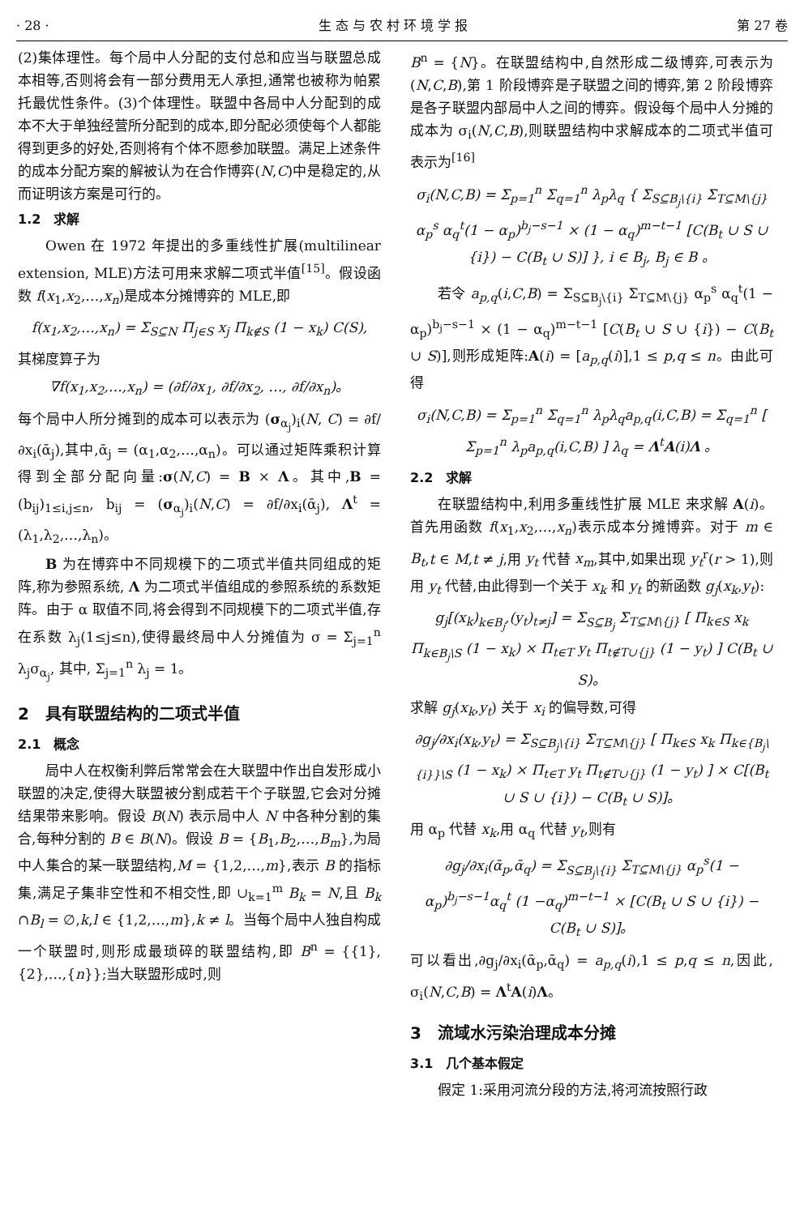· 28 · 生 态 与 农 村 环 境 学 报 第 27 卷
(2)集体理性。每个局中人分配的支付总和应当与联盟总成本相等,否则将会有一部分费用无人承担,通常也被称为帕累托最优性条件。(3)个体理性。联盟中各局中人分配到的成本不大于单独经营所分配到的成本,即分配必须使每个人都能得到更多的好处,否则将有个体不愿参加联盟。满足上述条件的成本分配方案的解被认为在合作博弈(N,C)中是稳定的,从而证明该方案是可行的。
1.2　求解
Owen 在 1972 年提出的多重线性扩展(multilinear extension, MLE)方法可用来求解二项式半值<sup>[15]</sup>。假设函数 f(x<sub>1</sub>,x<sub>2</sub>,…,x<sub>n</sub>)是成本分摊博弈的 MLE,即
f(x<sub>1</sub>,x<sub>2</sub>,…,x<sub>n</sub>) = Σ<sub>S⊆N</sub> Π<sub>j∈S</sub> x<sub>j</sub> Π<sub>k∉S</sub> (1 − x<sub>k</sub>) C(S),
其梯度算子为
∇f(x<sub>1</sub>,x<sub>2</sub>,…,x<sub>n</sub>) = (∂f/∂x<sub>1</sub>, ∂f/∂x<sub>2</sub>, …, ∂f/∂x<sub>n</sub>)。
每个局中人所分摊到的成本可以表示为 (σ<sub>α<sub>j</sub></sub>)<sub>i</sub>(N, C) = ∂f/∂x<sub>i</sub>(ᾱ<sub>j</sub>),其中,ᾱ<sub>j</sub> = (α<sub>1</sub>,α<sub>2</sub>,…,α<sub>n</sub>)。可以通过矩阵乘积计算得到全部分配向量:σ(N,C) = B × Λ。其中,B = (b<sub>ij</sub>)<sub>1≤i,j≤n</sub>, b<sub>ij</sub> = (σ<sub>α<sub>j</sub></sub>)<sub>i</sub>(N,C) = ∂f/∂x<sub>i</sub>(ᾱ<sub>j</sub>), Λ<sup>t</sup> = (λ<sub>1</sub>,λ<sub>2</sub>,…,λ<sub>n</sub>)。
B 为在博弈中不同规模下的二项式半值共同组成的矩阵,称为参照系统, Λ 为二项式半值组成的参照系统的系数矩阵。由于 α 取值不同,将会得到不同规模下的二项式半值,存在系数 λ<sub>j</sub>(1≤j≤n),使得最终局中人分摊值为 σ = Σ<sub>j=1</sub><sup>n</sup> λ<sub>j</sub>σ<sub>α<sub>j</sub></sub>, 其中, Σ<sub>j=1</sub><sup>n</sup> λ<sub>j</sub> = 1。
2　具有联盟结构的二项式半值
2.1　概念
局中人在权衡利弊后常常会在大联盟中作出自发形成小联盟的决定,使得大联盟被分割成若干个子联盟,它会对分摊结果带来影响。假设 B(N) 表示局中人 N 中各种分割的集合,每种分割的 B ∈ B(N)。假设 B = {B<sub>1</sub>,B<sub>2</sub>,…,B<sub>m</sub>},为局中人集合的某一联盟结构,M = {1,2,…,m},表示 B 的指标集,满足子集非空性和不相交性,即 ∪<sub>k=1</sub><sup>m</sup> B<sub>k</sub> = N,且 B<sub>k</sub> ∩B<sub>l</sub> = ∅,k,l ∈ {1,2,…,m},k ≠ l。当每个局中人独自构成一个联盟时,则形成最琐碎的联盟结构,即 B<sup>n</sup> = {{1},{2},…,{n}};当大联盟形成时,则
B<sup>n</sup> = {N}。在联盟结构中,自然形成二级博弈,可表示为(N,C,B),第 1 阶段博弈是子联盟之间的博弈,第 2 阶段博弈是各子联盟内部局中人之间的博弈。假设每个局中人分摊的成本为 σ<sub>i</sub>(N,C,B),则联盟结构中求解成本的二项式半值可表示为<sup>[16]</sup>
σ<sub>i</sub>(N,C,B) = Σ<sub>p=1</sub><sup>n</sup> Σ<sub>q=1</sub><sup>n</sup> λ<sub>p</sub>λ<sub>q</sub> { Σ<sub>S⊆B<sub>j</sub>\{i}</sub> Σ<sub>T⊆M\{j}</sub> α<sub>p</sub><sup>s</sup> α<sub>q</sub><sup>t</sup>(1 − α<sub>p</sub>)<sup>b<sub>j</sub>−s−1</sup> × (1 − α<sub>q</sub>)<sup>m−t−1</sup> [C(B<sub>t</sub> ∪ S ∪ {i}) − C(B<sub>t</sub> ∪ S)] }, i ∈ B<sub>j</sub>, B<sub>j</sub> ∈ B 。
若令 a<sub>p,q</sub>(i,C,B) = Σ<sub>S⊆B<sub>j</sub>\{i}</sub> Σ<sub>T⊆M\{j}</sub> α<sub>p</sub><sup>s</sup> α<sub>q</sub><sup>t</sup>(1 − α<sub>p</sub>)<sup>b<sub>j</sub>−s−1</sup> × (1 − α<sub>q</sub>)<sup>m−t−1</sup> [C(B<sub>t</sub> ∪ S ∪ {i}) − C(B<sub>t</sub> ∪ S)],则形成矩阵:A(i) = [a<sub>p,q</sub>(i)],1 ≤ p,q ≤ n。由此可得
σ<sub>i</sub>(N,C,B) = Σ<sub>p=1</sub><sup>n</sup> Σ<sub>q=1</sub><sup>n</sup> λ<sub>p</sub>λ<sub>q</sub>a<sub>p,q</sub>(i,C,B) = Σ<sub>q=1</sub><sup>n</sup> [ Σ<sub>p=1</sub><sup>n</sup> λ<sub>p</sub>a<sub>p,q</sub>(i,C,B) ] λ<sub>q</sub> = Λ<sup>t</sup>A(i)Λ 。
2.2　求解
在联盟结构中,利用多重线性扩展 MLE 来求解 A(i)。首先用函数 f(x<sub>1</sub>,x<sub>2</sub>,…,x<sub>n</sub>)表示成本分摊博弈。对于 m ∈ B<sub>t</sub>,t ∈ M,t ≠ j,用 y<sub>t</sub> 代替 x<sub>m</sub>,其中,如果出现 y<sub>t</sub><sup>r</sup>(r > 1),则用 y<sub>t</sub> 代替,由此得到一个关于 x<sub>k</sub> 和 y<sub>t</sub> 的新函数 g<sub>j</sub>(x<sub>k</sub>,y<sub>t</sub>):
g<sub>j</sub>[(x<sub>k</sub>)<sub>k∈B<sub>j</sub></sub>,(y<sub>t</sub>)<sub>t≠j</sub>] = Σ<sub>S⊆B<sub>j</sub></sub> Σ<sub>T⊆M\{j}</sub> [ Π<sub>k∈S</sub> x<sub>k</sub> Π<sub>k∈B<sub>j</sub>\S</sub> (1 − x<sub>k</sub>) × Π<sub>t∈T</sub> y<sub>t</sub> Π<sub>t∉T∪{j}</sub> (1 − y<sub>t</sub>) ] C(B<sub>t</sub> ∪ S)。
求解 g<sub>j</sub>(x<sub>k</sub>,y<sub>t</sub>) 关于 x<sub>i</sub> 的偏导数,可得
∂g<sub>j</sub>/∂x<sub>i</sub>(x<sub>k</sub>,y<sub>t</sub>) = Σ<sub>S⊆B<sub>j</sub>\{i}</sub> Σ<sub>T⊆M\{j}</sub> [ Π<sub>k∈S</sub> x<sub>k</sub> Π<sub>k∈{B<sub>j</sub>\{i}}\S</sub> (1 − x<sub>k</sub>) × Π<sub>t∈T</sub> y<sub>t</sub> Π<sub>t∉T∪{j}</sub> (1 − y<sub>t</sub>) ] × C[(B<sub>t</sub> ∪ S ∪ {i}) − C(B<sub>t</sub> ∪ S)]。
用 α<sub>p</sub> 代替 x<sub>k</sub>,用 α<sub>q</sub> 代替 y<sub>t</sub>,则有
∂g<sub>j</sub>/∂x<sub>i</sub>(ᾱ<sub>p</sub>,ᾱ<sub>q</sub>) = Σ<sub>S⊆B<sub>j</sub>\{i}</sub> Σ<sub>T⊆M\{j}</sub> α<sub>p</sub><sup>s</sup>(1 − α<sub>p</sub>)<sup>b<sub>j</sub>−s−1</sup>α<sub>q</sub><sup>t</sup> (1 −α<sub>q</sub>)<sup>m−t−1</sup> × [C(B<sub>t</sub> ∪ S ∪ {i}) − C(B<sub>t</sub> ∪ S)]。
可以看出,∂g<sub>j</sub>/∂x<sub>i</sub>(ᾱ<sub>p</sub>,ᾱ<sub>q</sub>) = a<sub>p,q</sub>(i),1 ≤ p,q ≤ n,因此, σ<sub>i</sub>(N,C,B) = Λ<sup>t</sup>A(i)Λ。
3　流域水污染治理成本分摊
3.1　几个基本假定
假定 1:采用河流分段的方法,将河流按照行政